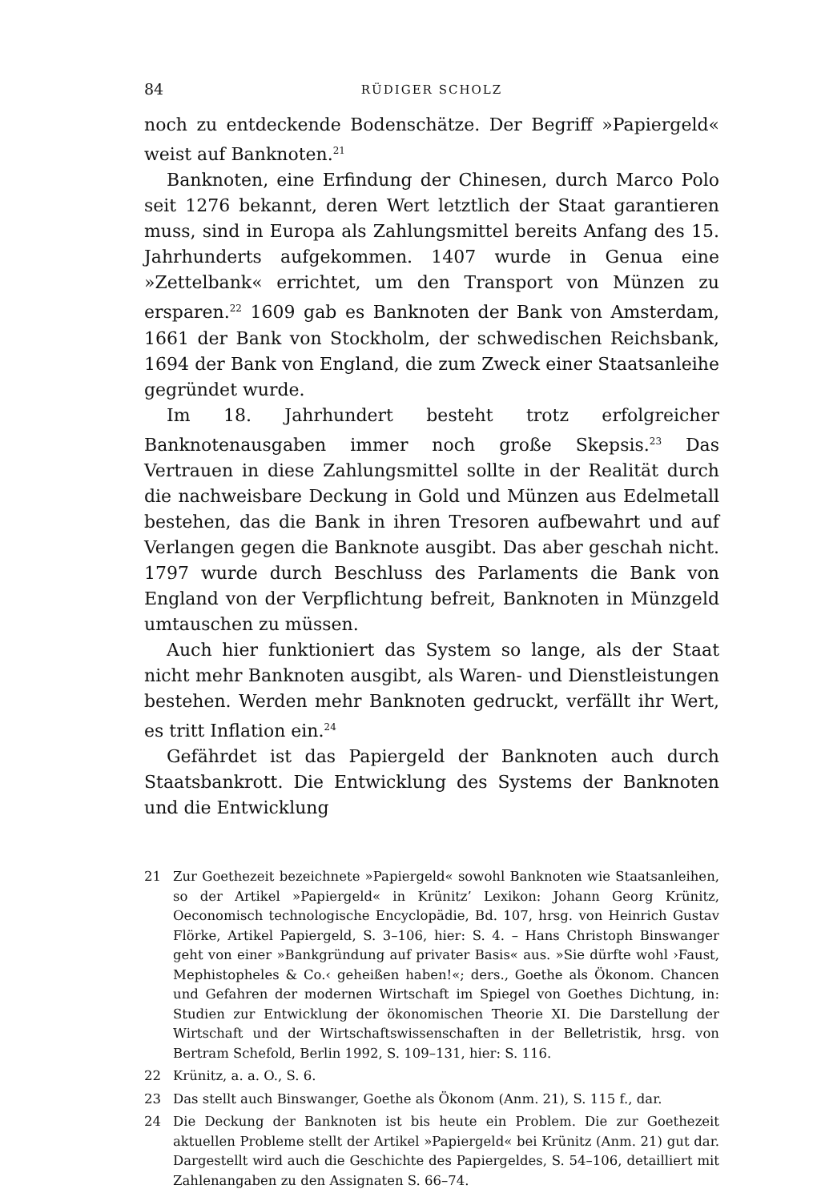84 RÜDIGER SCHOLZ
noch zu entdeckende Bodenschätze. Der Begriff »Papiergeld« weist auf Banknoten.<sup>21</sup>
Banknoten, eine Erfindung der Chinesen, durch Marco Polo seit 1276 bekannt, deren Wert letztlich der Staat garantieren muss, sind in Europa als Zahlungsmittel bereits Anfang des 15. Jahrhunderts aufgekommen. 1407 wurde in Genua eine »Zettelbank« errichtet, um den Transport von Münzen zu ersparen.<sup>22</sup> 1609 gab es Banknoten der Bank von Amsterdam, 1661 der Bank von Stockholm, der schwedischen Reichsbank, 1694 der Bank von England, die zum Zweck einer Staatsanleihe gegründet wurde.
Im 18. Jahrhundert besteht trotz erfolgreicher Banknotenausgaben immer noch große Skepsis.<sup>23</sup> Das Vertrauen in diese Zahlungsmittel sollte in der Realität durch die nachweisbare Deckung in Gold und Münzen aus Edelmetall bestehen, das die Bank in ihren Tresoren aufbewahrt und auf Verlangen gegen die Banknote ausgibt. Das aber geschah nicht. 1797 wurde durch Beschluss des Parlaments die Bank von England von der Verpflichtung befreit, Banknoten in Münzgeld umtauschen zu müssen.
Auch hier funktioniert das System so lange, als der Staat nicht mehr Banknoten ausgibt, als Waren- und Dienstleistungen bestehen. Werden mehr Banknoten gedruckt, verfällt ihr Wert, es tritt Inflation ein.<sup>24</sup>
Gefährdet ist das Papiergeld der Banknoten auch durch Staatsbankrott. Die Entwicklung des Systems der Banknoten und die Entwicklung
21 Zur Goethezeit bezeichnete »Papiergeld« sowohl Banknoten wie Staatsanleihen, so der Artikel »Papiergeld« in Krünitz’ Lexikon: Johann Georg Krünitz, Oeconomisch technologische Encyclopädie, Bd. 107, hrsg. von Heinrich Gustav Flörke, Artikel Papiergeld, S. 3–106, hier: S. 4. – Hans Christoph Binswanger geht von einer »Bankgründung auf privater Basis« aus. »Sie dürfte wohl ›Faust, Mephistopheles & Co.‹ geheißen haben!«; ders., Goethe als Ökonom. Chancen und Gefahren der modernen Wirtschaft im Spiegel von Goethes Dichtung, in: Studien zur Entwicklung der ökonomischen Theorie XI. Die Darstellung der Wirtschaft und der Wirtschaftswissenschaften in der Belletristik, hrsg. von Bertram Schefold, Berlin 1992, S. 109–131, hier: S. 116.
22 Krünitz, a. a. O., S. 6.
23 Das stellt auch Binswanger, Goethe als Ökonom (Anm. 21), S. 115 f., dar.
24 Die Deckung der Banknoten ist bis heute ein Problem. Die zur Goethezeit aktuellen Probleme stellt der Artikel »Papiergeld« bei Krünitz (Anm. 21) gut dar. Dargestellt wird auch die Geschichte des Papiergeldes, S. 54–106, detailliert mit Zahlenangaben zu den Assignaten S. 66–74.